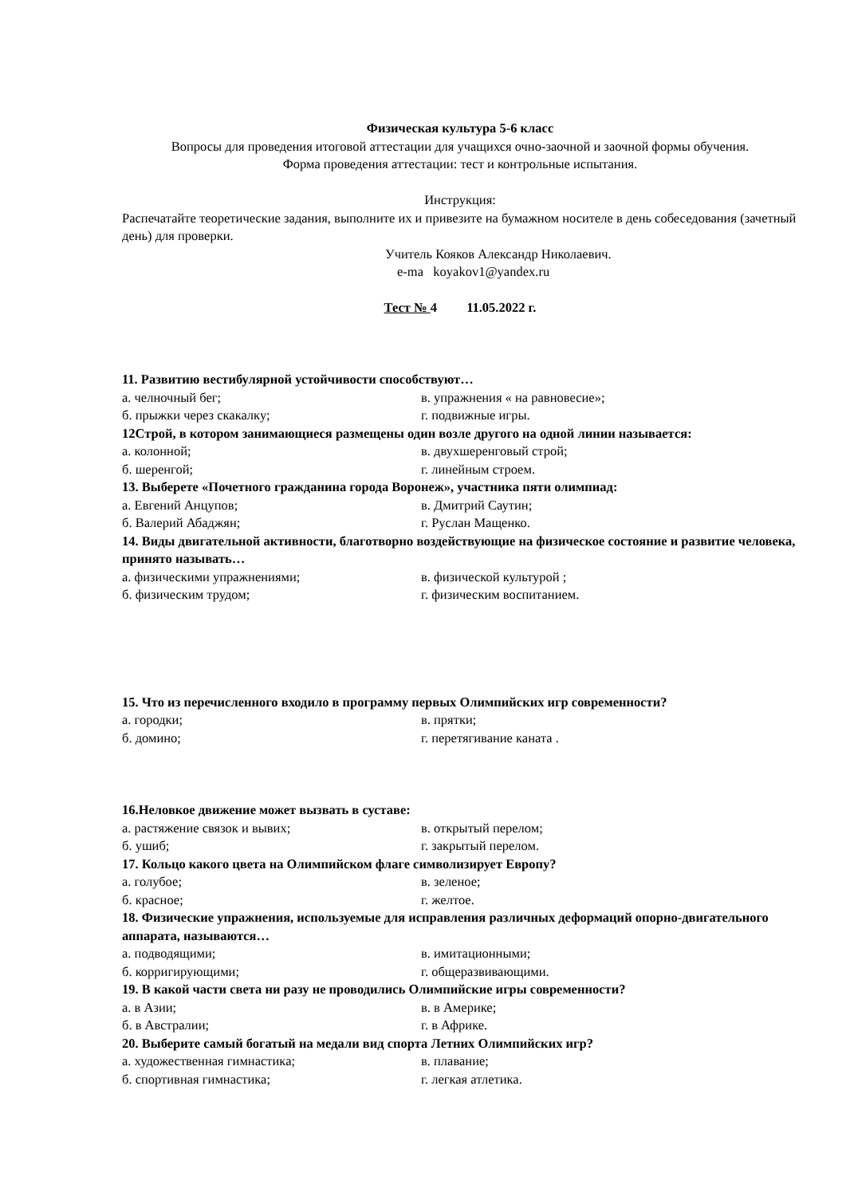Физическая культура 5-6 класс
Вопросы для проведения итоговой аттестации для учащихся очно-заочной и заочной формы обучения.
Форма проведения аттестации: тест и контрольные испытания.
Инструкция:
Распечатайте теоретические задания, выполните их и привезите на бумажном носителе в день собеседования (зачетный день) для проверки.
Учитель Кояков Александр Николаевич.
e-ma koyakov1@yandex.ru
Тест № 4 11.05.2022 г.
11. Развитию вестибулярной устойчивости способствуют…
а. челночный бег; в. упражнения « на равновесие»;
б. прыжки через скакалку; г. подвижные игры.
12Строй, в котором занимающиеся размещены один возле другого на одной линии называется:
а. колонной; в. двухшеренговый строй;
б. шеренгой; г. линейным строем.
13. Выберете «Почетного гражданина города Воронеж», участника пяти олимпиад:
а. Евгений Анцупов; в. Дмитрий Саутин;
б. Валерий Абаджян; г. Руслан Мащенко.
14. Виды двигательной активности, благотворно воздействующие на физическое состояние и развитие человека, принято называть…
а. физическими упражнениями; в. физической культурой ;
б. физическим трудом; г. физическим воспитанием.
15. Что из перечисленного входило в программу первых Олимпийских игр современности?
а. городки; в. прятки;
б. домино; г. перетягивание каната .
16.Неловкое движение может вызвать в суставе:
а. растяжение связок и вывих; в. открытый перелом;
б. ушиб; г. закрытый перелом.
17. Кольцо какого цвета на Олимпийском флаге символизирует Европу?
а. голубое; в. зеленое;
б. красное; г. желтое.
18. Физические упражнения, используемые для исправления различных деформаций опорно-двигательного аппарата, называются…
а. подводящими; в. имитационными;
б. корригирующими; г. общеразвивающими.
19. В какой части света ни разу не проводились Олимпийские игры современности?
а. в Азии; в. в Америке;
б. в Австралии; г. в Африке.
20. Выберите самый богатый на медали вид спорта Летних Олимпийских игр?
а. художественная гимнастика; в. плавание;
б. спортивная гимнастика; г. легкая атлетика.